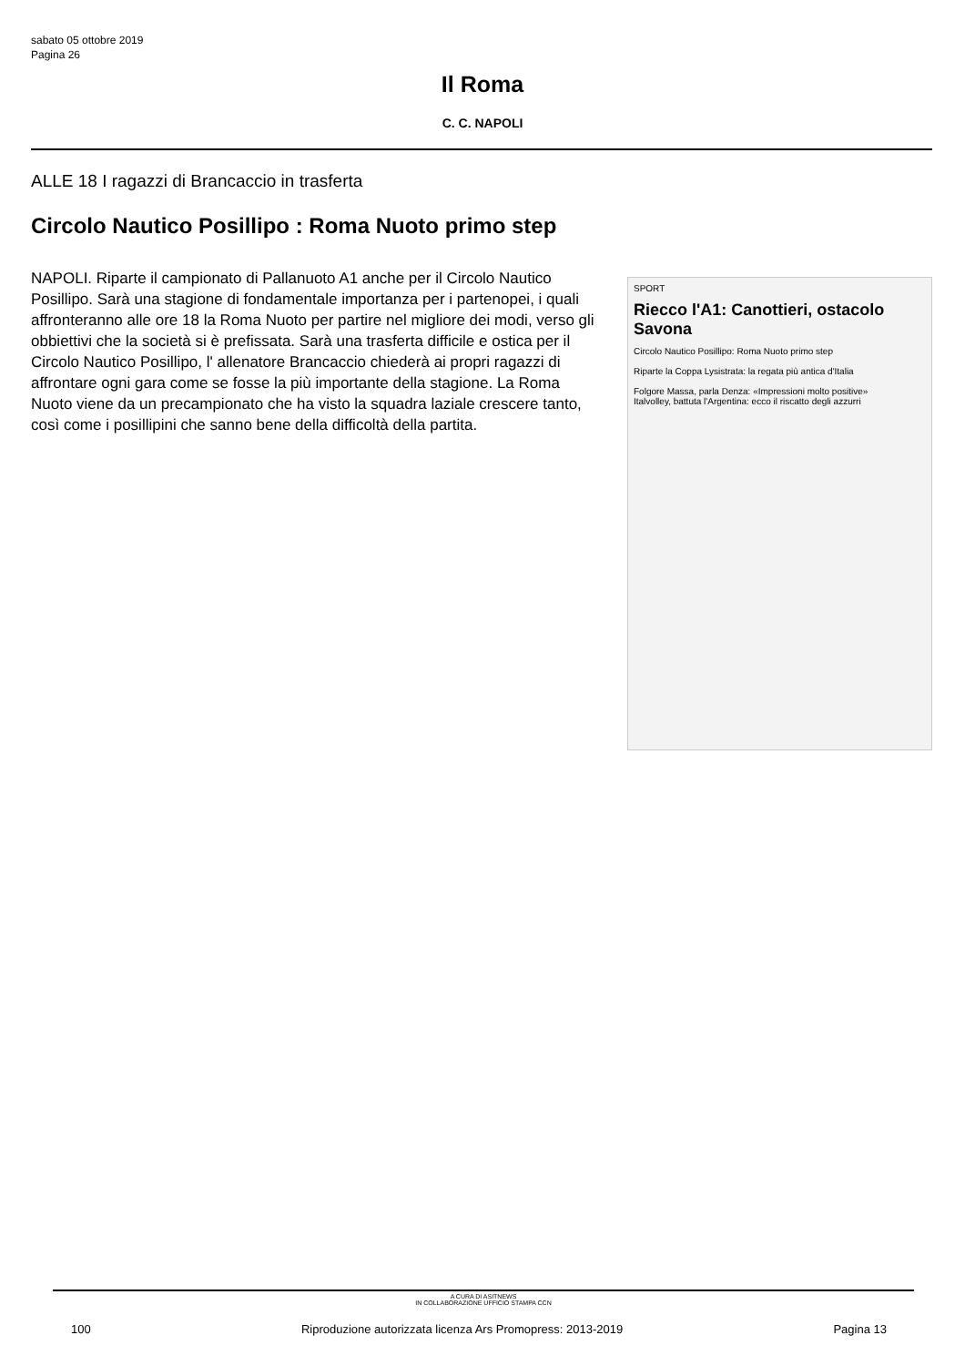sabato 05 ottobre 2019
Pagina 26
Il Roma
C. C. NAPOLI
ALLE 18 I ragazzi di Brancaccio in trasferta
Circolo Nautico Posillipo : Roma Nuoto primo step
NAPOLI. Riparte il campionato di Pallanuoto A1 anche per il Circolo Nautico Posillipo. Sarà una stagione di fondamentale importanza per i partenopei, i quali affronteranno alle ore 18 la Roma Nuoto per partire nel migliore dei modi, verso gli obbiettivi che la società si è prefissata. Sarà una trasferta difficile e ostica per il Circolo Nautico Posillipo, l' allenatore Brancaccio chiederà ai propri ragazzi di affrontare ogni gara come se fosse la più importante della stagione. La Roma Nuoto viene da un precampionato che ha visto la squadra laziale crescere tanto, così come i posillipini che sanno bene della difficoltà della partita.
SPORT
Riecco l'A1: Canottieri, ostacolo Savona
Circolo Nautico Posillipo: Roma Nuoto primo step
Riparte la Coppa Lysistrata: la regata più antica d'Italia
Folgore Massa, parla Denza: «Impressioni molto positive»
Italvolley, battuta l'Argentina: ecco il riscatto degli azzurri
A CURA DI ASITNEWS
IN COLLABORAZIONE UFFICIO STAMPA CCN
100 Riproduzione autorizzata licenza Ars Promopress: 2013-2019 Pagina 13